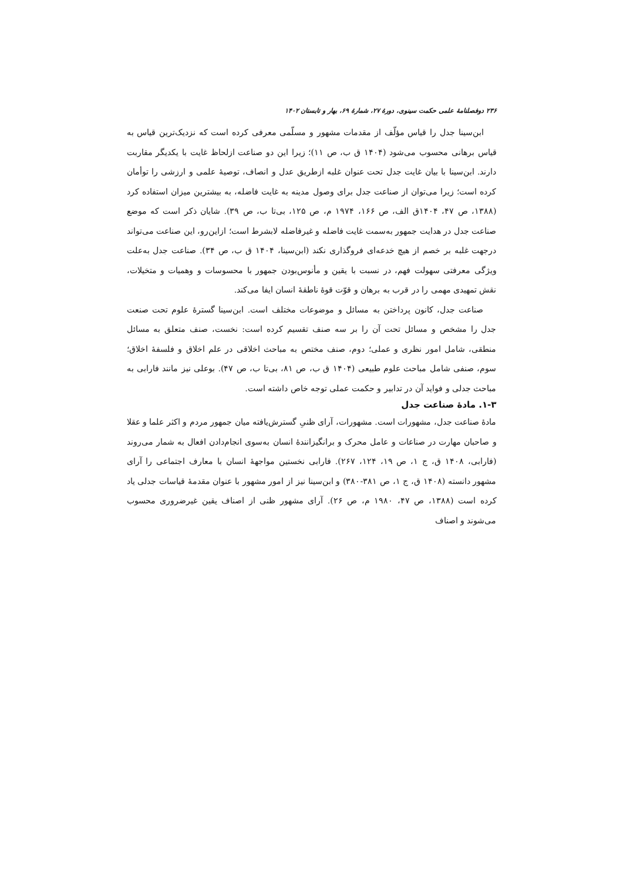۲۳۶ دوفصلنامهٔ علمی حکمت سینوی، دورهٔ ۲۷، شمارهٔ ۶۹، بهار و تابستان ۱۴۰۲
ابن‌سینا جدل را قیاس مؤلّف از مقدمات مشهور و مسلّمی معرفی کرده است که نزدیک‌ترین قیاس به قیاس برهانی محسوب می‌شود (۱۴۰۴ ق ب، ص ۱۱)؛ زیرا این دو صناعت ازلحاظ غایت با یکدیگر مقاربت دارند. ابن‌سینا با بیان غایت جدل تحت عنوان غلبه ازطریق عدل و انصاف، توصیهٔ علمی و ارزشی را توأمان کرده است؛ زیرا می‌توان از صناعت جدل برای وصول مدینه به غایت فاضله، به بیشترین میزان استفاده کرد (۱۳۸۸، ص ۴۷، ۱۴۰۴ق الف، ص ۱۶۶، ۱۹۷۴ م، ص ۱۲۵، بی‌تا ب، ص ۳۹). شایان ذکر است که موضع صناعت جدل در هدایت جمهور به‌سمت غایت فاضله و غیرفاضله لابشرط است؛ ازاین‌رو، این صناعت می‌تواند درجهت غلبه بر خصم از هیچ خدعه‌ای فروگذاری نکند (ابن‌سینا، ۱۴۰۴ ق ب، ص ۳۴). صناعت جدل به‌علت ویژگی معرفتی سهولت فهم، در نسبت با یقین و مأنوس‌بودن جمهور با محسوسات و وهمیات و متخیلات، نقش تمهیدی مهمی را در قرب به برهان و قوّت قوهٔ ناطقهٔ انسان ایفا می‌کند.
صناعت جدل، کانون پرداختن به مسائل و موضوعات مختلف است. ابن‌سینا گسترهٔ علوم تحت صنعت جدل را مشخص و مسائل تحت آن را بر سه صنف تقسیم کرده است: نخست، صنف متعلق به مسائل منطقی، شامل امور نظری و عملی؛ دوم، صنف مختص به مباحث اخلاقی در علم اخلاق و فلسفهٔ اخلاق؛ سوم، صنفی شامل مباحث علوم طبیعی (۱۴۰۴ ق ب، ص ۸۱، بی‌تا ب، ص ۴۷). بوعلی نیز مانند فارابی به مباحث جدلی و فواید آن در تدابیر و حکمت عملی توجه خاص داشته است.
۱-۳. مادهٔ صناعت جدل
مادهٔ صناعت جدل، مشهورات است. مشهورات، آرای ظنیِ گسترش‌یافته میان جمهور مردم و اکثر علما و عقلا و صاحبان مهارت در صناعات و عامل محرک و برانگیزانندهٔ انسان به‌سوی انجام‌دادن افعال به شمار می‌روند (فارابی، ۱۴۰۸ ق، ج ۱، ص ۱۹، ۱۲۴، ۲۶۷). فارابی نخستین مواجههٔ انسان با معارف اجتماعی را آرای مشهور دانسته (۱۴۰۸ ق، ج ۱، ص ۳۸۱-۳۸۰) و ابن‌سینا نیز از امور مشهور با عنوان مقدمهٔ قیاسات جدلی یاد کرده است (۱۳۸۸، ص ۴۷، ۱۹۸۰ م، ص ۲۶). آرای مشهور ظنی از اصناف یقین غیرضروری محسوب می‌شوند و اصناف